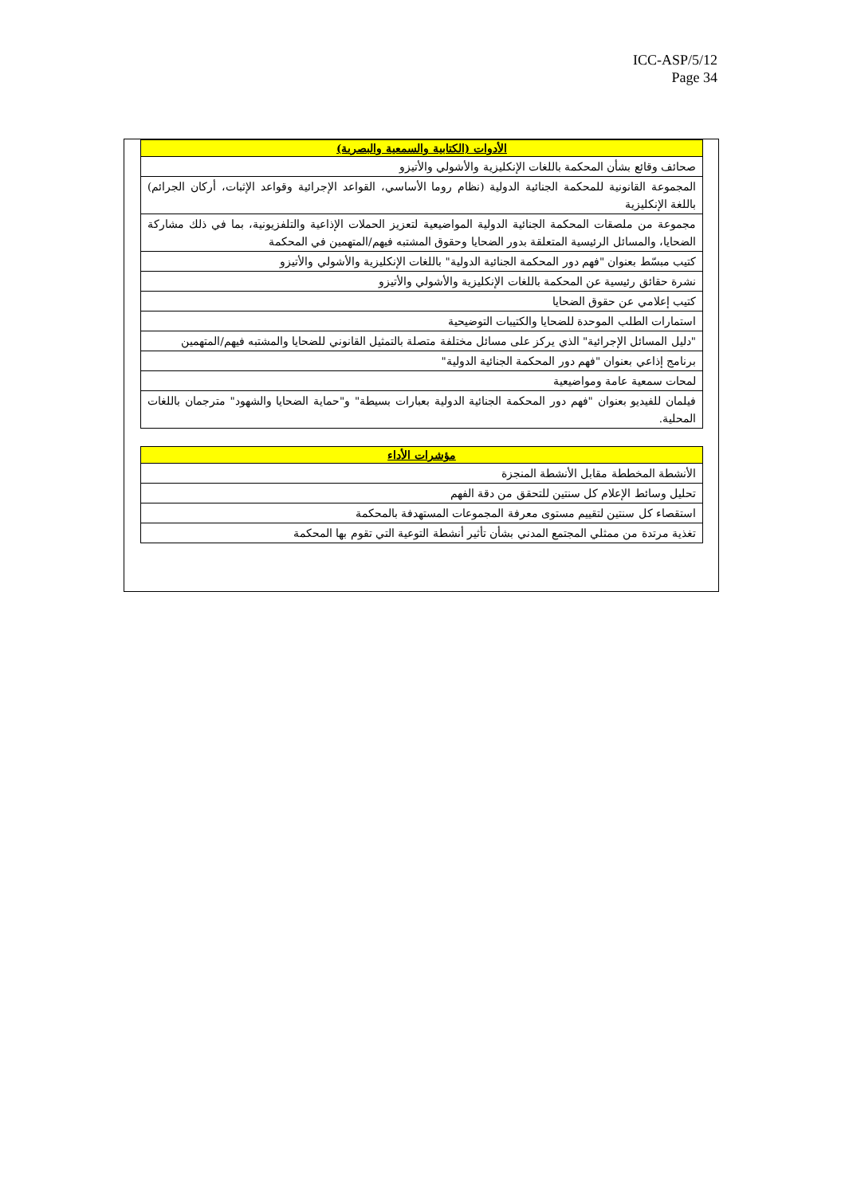ICC-ASP/5/12
Page 34
| الأدوات (الكتابية والسمعية والبصرية) |
| --- |
| صحائف وقائع بشأن المحكمة باللغات الإنكليزية والأشولي والأتيزو |
| المجموعة القانونية للمحكمة الجنائية الدولية (نظام روما الأساسي، القواعد الإجرائية وقواعد الإثبات، أركان الجرائم) باللغة الإنكليزية |
| مجموعة من ملصقات المحكمة الجنائية الدولية المواضيعية لتعزيز الحملات الإذاعية والتلفزيونية، بما في ذلك مشاركة الضحايا، والمسائل الرئيسية المتعلقة بدور الضحايا وحقوق المشتبه فيهم/المتهمين في المحكمة |
| كتيب مبسّط بعنوان "فهم دور المحكمة الجنائية الدولية" باللغات الإنكليزية والأشولي والأتيزو |
| نشرة حقائق رئيسية عن المحكمة باللغات الإنكليزية والأشولي والأتيزو |
| كتيب إعلامي عن حقوق الضحايا |
| استمارات الطلب الموحدة للضحايا والكتيبات التوضيحية |
| "دليل المسائل الإجرائية" الذي يركز على مسائل مختلفة متصلة بالتمثيل القانوني للضحايا والمشتبه فيهم/المتهمين |
| برنامج إذاعي بعنوان "فهم دور المحكمة الجنائية الدولية" |
| لمحات سمعية عامة ومواضيعية |
| فيلمان للفيديو بعنوان "فهم دور المحكمة الجنائية الدولية بعبارات بسيطة" و"حماية الضحايا والشهود" مترجمان باللغات المحلية. |
| مؤشرات الأداء |
| --- |
| الأنشطة المخططة مقابل الأنشطة المنجزة |
| تحليل وسائط الإعلام كل سنتين للتحقق من دقة الفهم |
| استقصاء كل سنتين لتقييم مستوى معرفة المجموعات المستهدفة بالمحكمة |
| تغذية مرتدة من ممثلي المجتمع المدني بشأن تأثير أنشطة التوعية التي تقوم بها المحكمة |